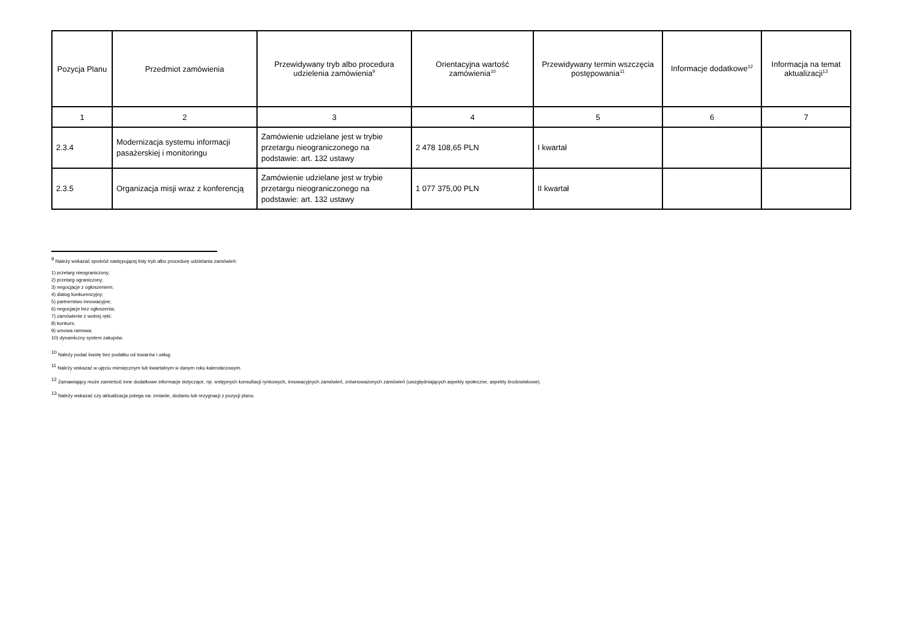| Pozycja Planu | Przedmiot zamówienia | Przewidywany tryb albo procedura udzielenia zamówienia<sup>9</sup> | Orientacyjna wartość zamówienia<sup>10</sup> | Przewidywany termin wszczęcia postępowania<sup>11</sup> | Informacje dodatkowe<sup>12</sup> | Informacja na temat aktualizacji<sup>13</sup> |
| --- | --- | --- | --- | --- | --- | --- |
| 1 | 2 | 3 | 4 | 5 | 6 | 7 |
| 2.3.4 | Modernizacja systemu informacji pasażerskiej i monitoringu | Zamówienie udzielane jest w trybie przetargu nieograniczonego na podstawie: art. 132 ustawy | 2 478 108,65 PLN | I kwartał | | |
| 2.3.5 | Organizacja misji wraz z konferencją | Zamówienie udzielane jest w trybie przetargu nieograniczonego na podstawie: art. 132 ustawy | 1 077 375,00 PLN | II kwartał | | |
<sup>9</sup> Należy wskazać spośród następującej listy tryb albo procedurę udzielania zamówień:
1) przetarg nieograniczony;
2) przetarg ograniczony;
3) negocjacje z ogłoszeniem;
4) dialog konkurencyjny;
5) partnerstwo innowacyjne;
6) negocjacje bez ogłoszenia;
7) zamówienie z wolnej ręki;
8) konkurs;
9) umowa ramowa;
10) dynamiczny system zakupów.
<sup>10</sup> Należy podać kwotę bez podatku od towarów i usług.
<sup>11</sup> Należy wskazać w ujęciu miesięcznym lub kwartalnym w danym roku kalendarzowym.
<sup>12</sup> Zamawiający może zamieścić inne dodatkowe informacje dotyczące, np. wstępnych konsultacji rynkowych, innowacyjnych zamówień, zrównoważonych zamówień (uwzględniających aspekty społeczne, aspekty środowiskowe).
<sup>13</sup> Należy wskazać czy aktualizacja polega na: zmianie, dodaniu lub rezygnacji z pozycji planu.